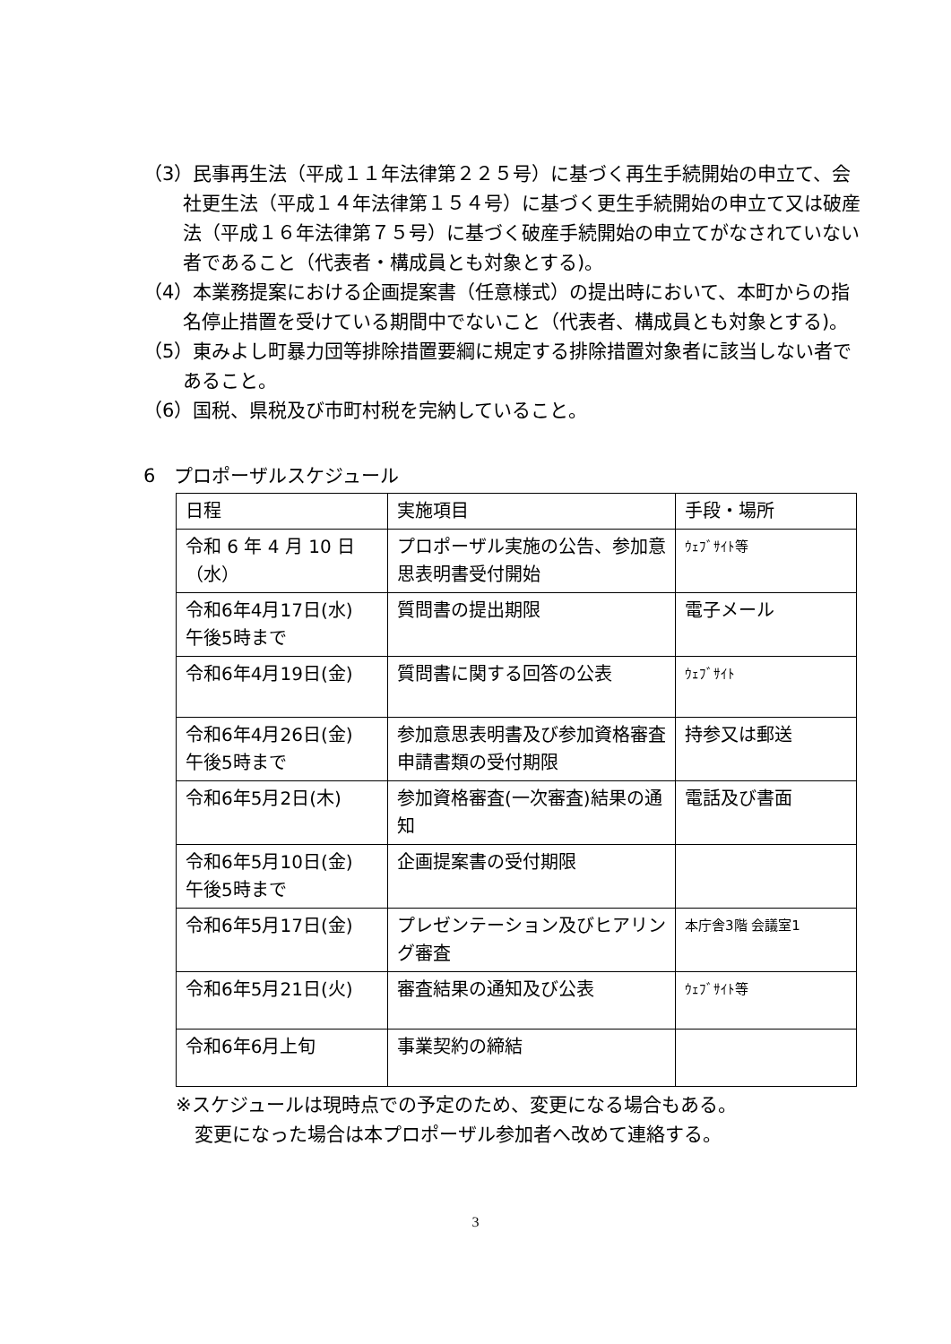（3）民事再生法（平成１１年法律第２２５号）に基づく再生手続開始の申立て、会社更生法（平成１４年法律第１５４号）に基づく更生手続開始の申立て又は破産法（平成１６年法律第７５号）に基づく破産手続開始の申立てがなされていない者であること（代表者・構成員とも対象とする)。
（4）本業務提案における企画提案書（任意様式）の提出時において、本町からの指名停止措置を受けている期間中でないこと（代表者、構成員とも対象とする)。
（5）東みよし町暴力団等排除措置要綱に規定する排除措置対象者に該当しない者であること。
（6）国税、県税及び市町村税を完納していること。
6　プロポーザルスケジュール
| 日程 | 実施項目 | 手段・場所 |
| --- | --- | --- |
| 令和 6 年 4 月 10 日（水） | プロポーザル実施の公告、参加意思表明書受付開始 | ｳｪﾌﾞｻｲﾄ等 |
| 令和6年4月17日(水) 午後5時まで | 質問書の提出期限 | 電子メール |
| 令和6年4月19日(金) | 質問書に関する回答の公表 | ｳｪﾌﾞｻｲﾄ |
| 令和6年4月26日(金) 午後5時まで | 参加意思表明書及び参加資格審査申請書類の受付期限 | 持参又は郵送 |
| 令和6年5月2日(木) | 参加資格審査(一次審査)結果の通知 | 電話及び書面 |
| 令和6年5月10日(金) 午後5時まで | 企画提案書の受付期限 | |
| 令和6年5月17日(金) | プレゼンテーション及びヒアリング審査 | 本庁舎3階 会議室1 |
| 令和6年5月21日(火) | 審査結果の通知及び公表 | ｳｪﾌﾞｻｲﾄ等 |
| 令和6年6月上旬 | 事業契約の締結 | |
※スケジュールは現時点での予定のため、変更になる場合もある。
　変更になった場合は本プロポーザル参加者へ改めて連絡する。
3